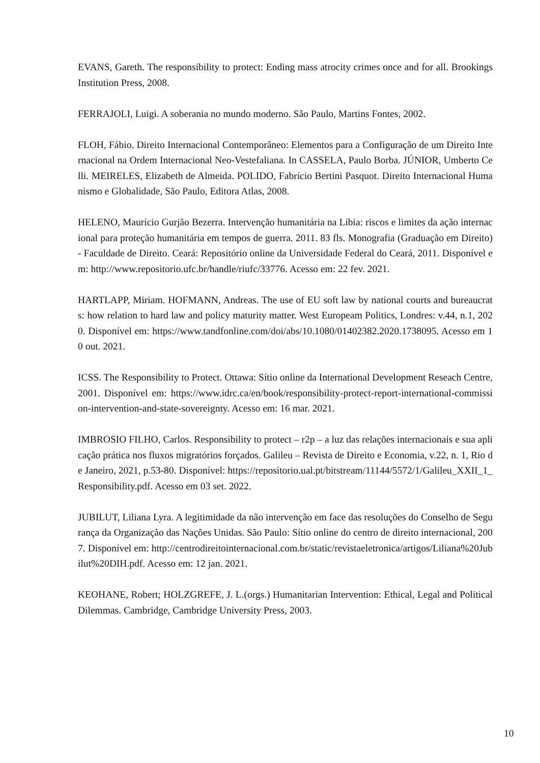EVANS, Gareth. The responsibility to protect: Ending mass atrocity crimes once and for all. Brookings Institution Press, 2008.
FERRAJOLI, Luigi. A soberania no mundo moderno. São Paulo, Martins Fontes, 2002.
FLOH, Fábio. Direito Internacional Contemporâneo: Elementos para a Configuração de um Direito Internacional na Ordem Internacional Neo-Vestefaliana. In CASSELA, Paulo Borba. JÚNIOR, Umberto Celli. MEIRELES, Elizabeth de Almeida. POLIDO, Fabrício Bertini Pasquot. Direito Internacional Humanismo e Globalidade, São Paulo, Editora Atlas, 2008.
HELENO, Maurício Gurjão Bezerra. Intervenção humanitária na Líbia: riscos e limites da ação internacional para proteção humanitária em tempos de guerra. 2011. 83 fls. Monografia (Graduação em Direito) - Faculdade de Direito. Ceará: Repositório online da Universidade Federal do Ceará, 2011. Disponível em: http://www.repositorio.ufc.br/handle/riufc/33776. Acesso em: 22 fev. 2021.
HARTLAPP, Miriam. HOFMANN, Andreas. The use of EU soft law by national courts and bureaucrats: how relation to hard law and policy maturity matter. West Europeam Politics, Londres: v.44, n.1, 2020. Disponível em: https://www.tandfonline.com/doi/abs/10.1080/01402382.2020.1738095. Acesso em 10 out. 2021.
ICSS. The Responsibility to Protect. Ottawa: Sítio online da International Development Reseach Centre, 2001. Disponível em: https://www.idrc.ca/en/book/responsibility-protect-report-international-commission-intervention-and-state-sovereignty. Acesso em: 16 mar. 2021.
IMBROSIO FILHO, Carlos. Responsibility to protect – r2p – a luz das relações internacionais e sua aplicação prática nos fluxos migratórios forçados. Galileu – Revista de Direito e Economia, v.22, n. 1, Rio de Janeiro, 2021, p.53-80. Disponível: https://repositorio.ual.pt/bitstream/11144/5572/1/Galileu_XXII_1_Responsibility.pdf. Acesso em 03 set. 2022.
JUBILUT, Liliana Lyra. A legitimidade da não intervenção em face das resoluções do Conselho de Segurança da Organização das Nações Unidas. São Paulo: Sítio online do centro de direito internacional, 2007. Disponível em: http://centrodireitointernacional.com.br/static/revistaeletronica/artigos/Liliana%20Jubilut%20DIH.pdf. Acesso em: 12 jan. 2021.
KEOHANE, Robert; HOLZGREFE, J. L.(orgs.) Humanitarian Intervention: Ethical, Legal and Political Dilemmas. Cambridge, Cambridge University Press, 2003.
10